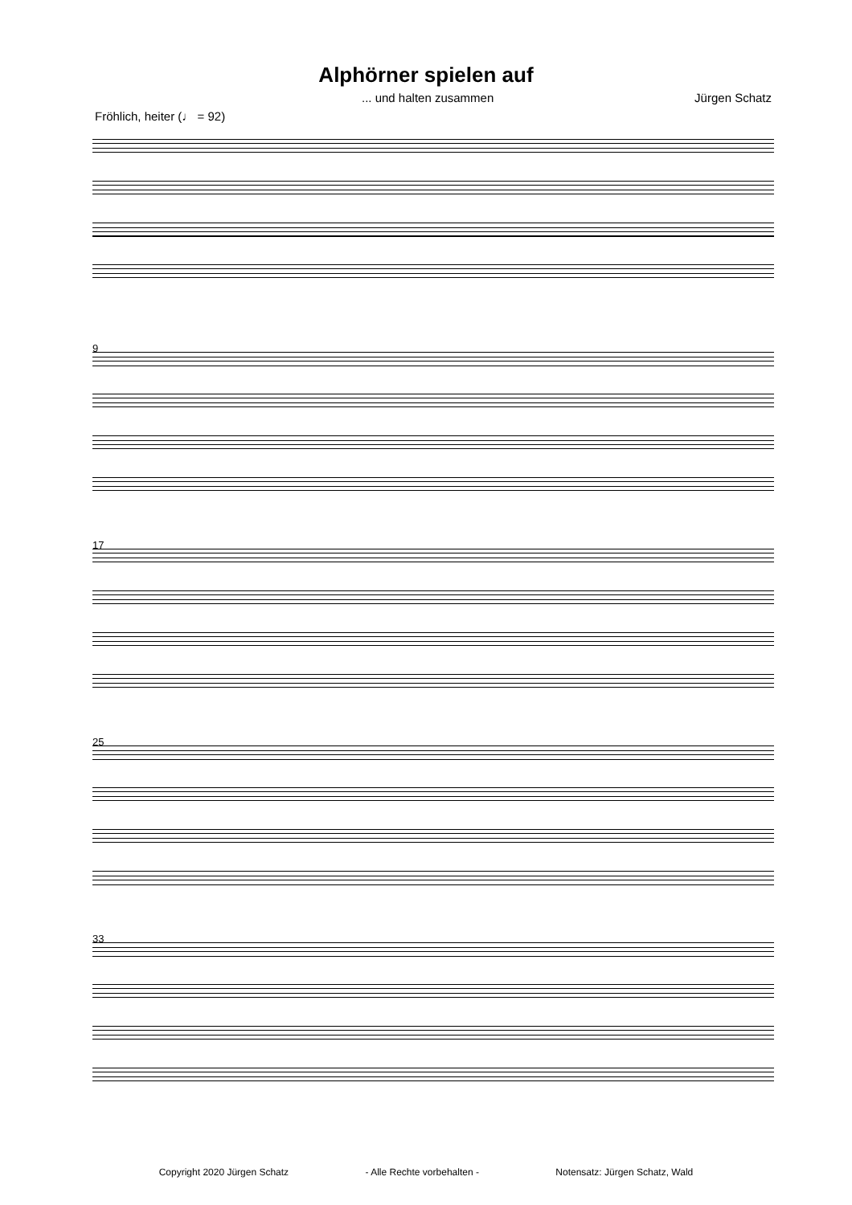Alphörner spielen auf
... und halten zusammen Jürgen Schatz
Fröhlich, heiter (♩ = 92)
9
17
25
33
Copyright 2020 Jürgen Schatz - Alle Rechte vorbehalten - Notensatz: Jürgen Schatz, Wald